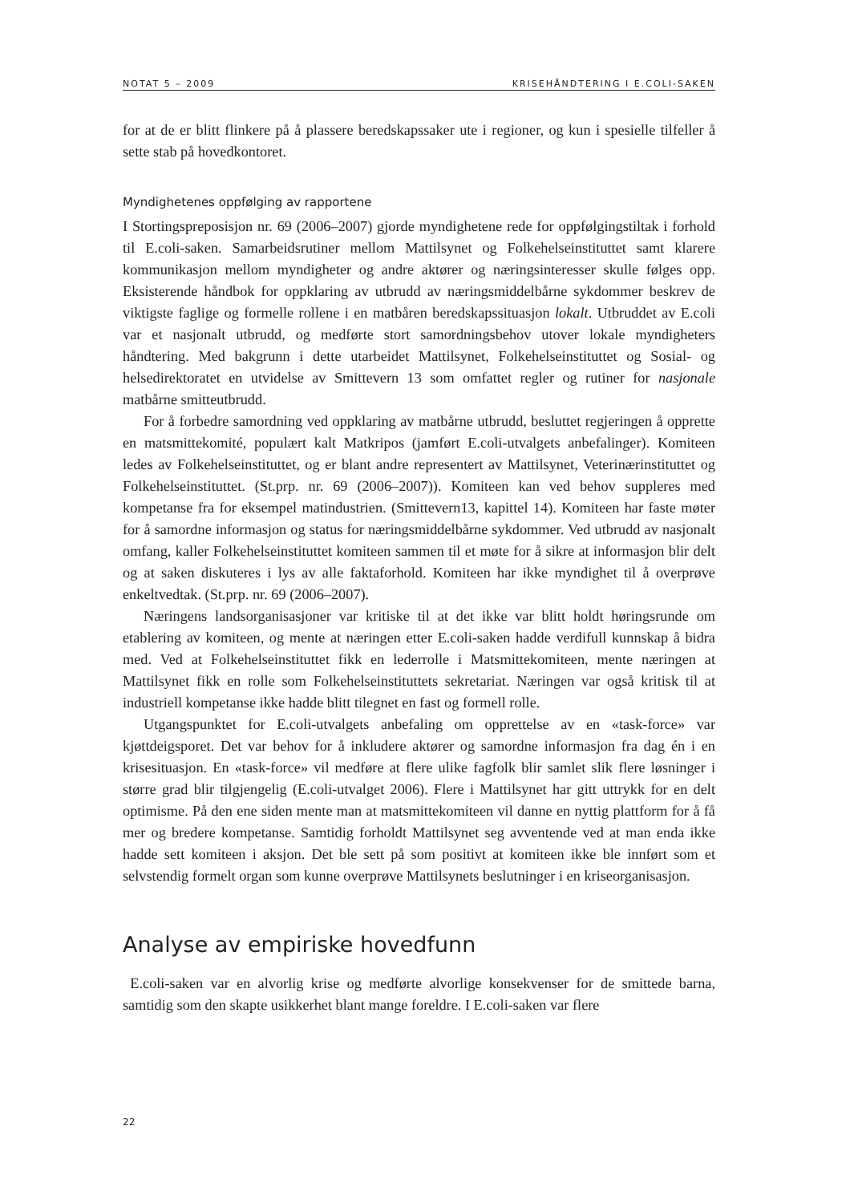NOTAT 5 – 2009 KRISEHÅNDTERING I E.COLI-SAKEN
for at de er blitt flinkere på å plassere beredskapssaker ute i regioner, og kun i spesielle tilfeller å sette stab på hovedkontoret.
Myndighetenes oppfølging av rapportene
I Stortingspreposisjon nr. 69 (2006–2007) gjorde myndighetene rede for oppfølgingstiltak i forhold til E.coli-saken. Samarbeidsrutiner mellom Mattilsynet og Folkehelseinstituttet samt klarere kommunikasjon mellom myndigheter og andre aktører og næringsinteresser skulle følges opp. Eksisterende håndbok for oppklaring av utbrudd av næringsmiddelbårne sykdommer beskrev de viktigste faglige og formelle rollene i en matbåren beredskapssituasjon lokalt. Utbruddet av E.coli var et nasjonalt utbrudd, og medførte stort samordningsbehov utover lokale myndigheters håndtering. Med bakgrunn i dette utarbeidet Mattilsynet, Folkehelseinstituttet og Sosial- og helsedirektoratet en utvidelse av Smittevern 13 som omfattet regler og rutiner for nasjonale matbårne smitteutbrudd.
For å forbedre samordning ved oppklaring av matbårne utbrudd, besluttet regjeringen å opprette en matsmittekomité, populært kalt Matkripos (jamført E.coli-utvalgets anbefalinger). Komiteen ledes av Folkehelseinstituttet, og er blant andre representert av Mattilsynet, Veterinærinstituttet og Folkehelseinstituttet. (St.prp. nr. 69 (2006–2007)). Komiteen kan ved behov suppleres med kompetanse fra for eksempel matindustrien. (Smittevern13, kapittel 14). Komiteen har faste møter for å samordne informasjon og status for næringsmiddelbårne sykdommer. Ved utbrudd av nasjonalt omfang, kaller Folkehelseinstituttet komiteen sammen til et møte for å sikre at informasjon blir delt og at saken diskuteres i lys av alle faktaforhold. Komiteen har ikke myndighet til å overprøve enkeltvedtak. (St.prp. nr. 69 (2006–2007).
Næringens landsorganisasjoner var kritiske til at det ikke var blitt holdt høringsrunde om etablering av komiteen, og mente at næringen etter E.coli-saken hadde verdifull kunnskap å bidra med. Ved at Folkehelseinstituttet fikk en lederrolle i Matsmittekomiteen, mente næringen at Mattilsynet fikk en rolle som Folkehelseinstituttets sekretariat. Næringen var også kritisk til at industriell kompetanse ikke hadde blitt tilegnet en fast og formell rolle.
Utgangspunktet for E.coli-utvalgets anbefaling om opprettelse av en «task-force» var kjøttdeigsporet. Det var behov for å inkludere aktører og samordne informasjon fra dag én i en krisesituasjon. En «task-force» vil medføre at flere ulike fagfolk blir samlet slik flere løsninger i større grad blir tilgjengelig (E.coli-utvalget 2006). Flere i Mattilsynet har gitt uttrykk for en delt optimisme. På den ene siden mente man at matsmittekomiteen vil danne en nyttig plattform for å få mer og bredere kompetanse. Samtidig forholdt Mattilsynet seg avventende ved at man enda ikke hadde sett komiteen i aksjon. Det ble sett på som positivt at komiteen ikke ble innført som et selvstendig formelt organ som kunne overprøve Mattilsynets beslutninger i en kriseorganisasjon.
Analyse av empiriske hovedfunn
E.coli-saken var en alvorlig krise og medførte alvorlige konsekvenser for de smittede barna, samtidig som den skapte usikkerhet blant mange foreldre. I E.coli-saken var flere
22